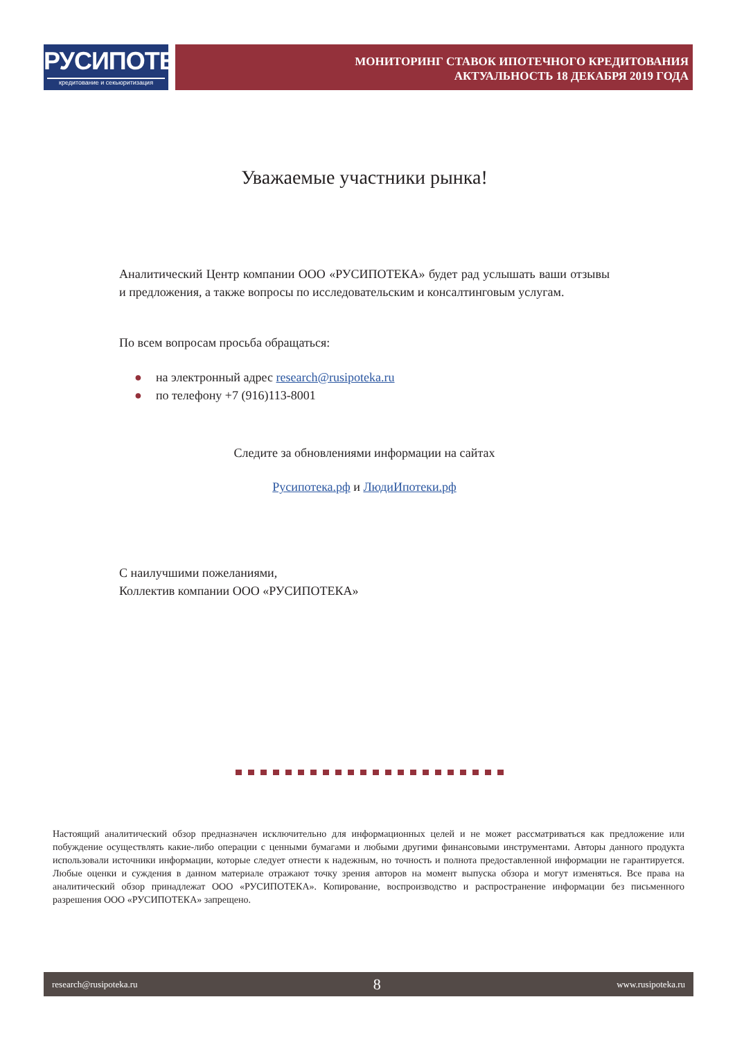РУСИПОТЕКА
кредитование и секьюритизация
МОНИТОРИНГ СТАВОК ИПОТЕЧНОГО КРЕДИТОВАНИЯ
АКТУАЛЬНОСТЬ 18 ДЕКАБРЯ 2019 ГОДА
Уважаемые участники рынка!
Аналитический Центр компании ООО «РУСИПОТЕКА» будет рад услышать ваши отзывы и предложения, а также вопросы по исследовательским и консалтинговым услугам.
По всем вопросам просьба обращаться:
● на электронный адрес research@rusipoteka.ru
● по телефону +7 (916)113-8001
Следите за обновлениями информации на сайтах
Русипотека.рф и ЛюдиИпотеки.рф
С наилучшими пожеланиями,
Коллектив компании ООО «РУСИПОТЕКА»
Настоящий аналитический обзор предназначен исключительно для информационных целей и не может рассматриваться как предложение или побуждение осуществлять какие-либо операции с ценными бумагами и любыми другими финансовыми инструментами. Авторы данного продукта использовали источники информации, которые следует отнести к надежным, но точность и полнота предоставленной информации не гарантируется. Любые оценки и суждения в данном материале отражают точку зрения авторов на момент выпуска обзора и могут изменяться. Все права на аналитический обзор принадлежат ООО «РУСИПОТЕКА». Копирование, воспроизводство и распространение информации без письменного разрешения ООО «РУСИПОТЕКА» запрещено.
research@rusipoteka.ru 8 www.rusipoteka.ru